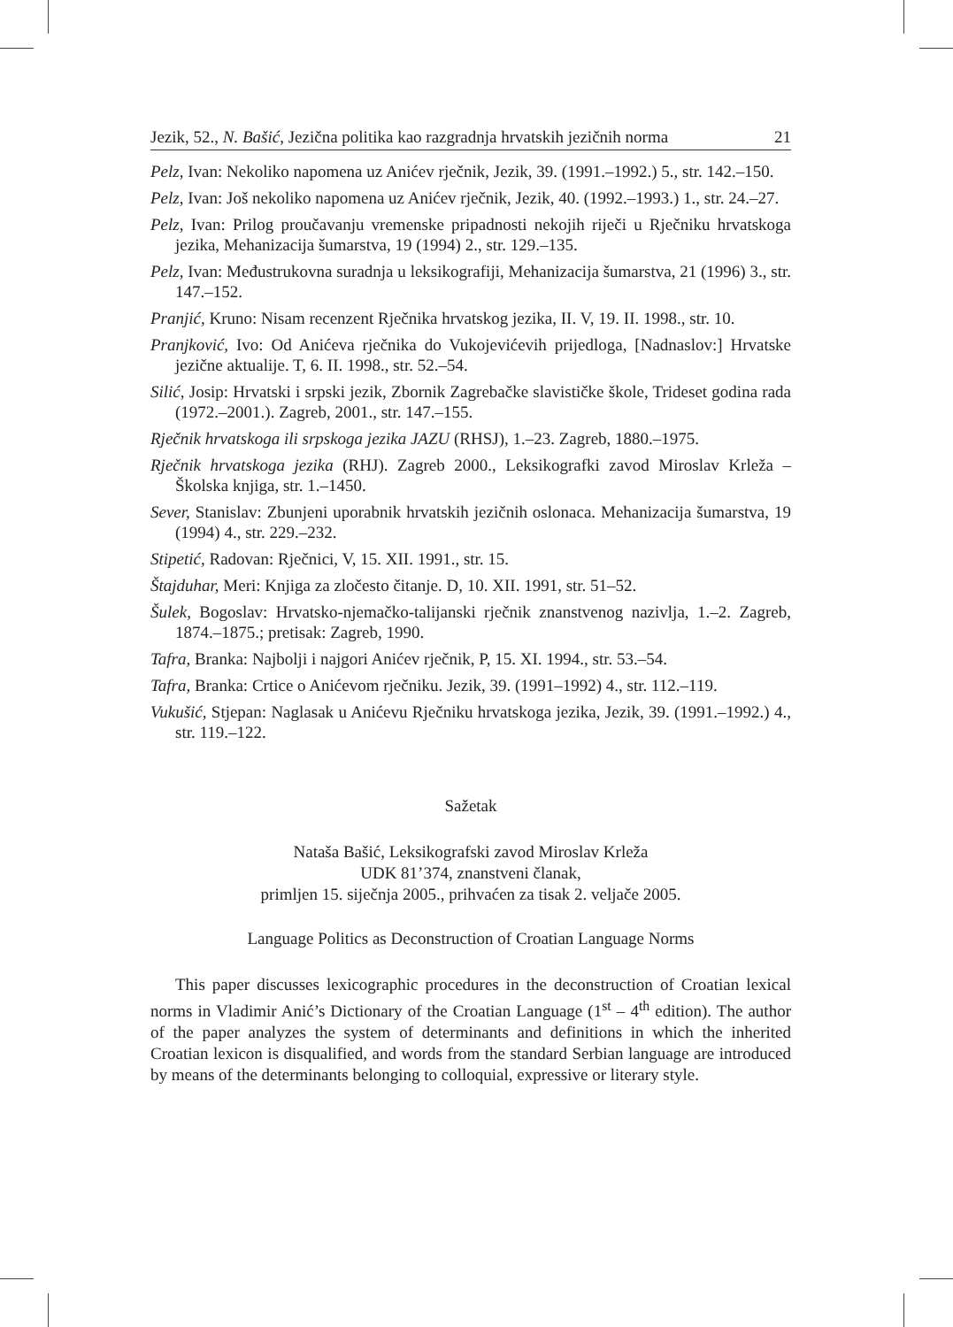Jezik, 52., N. Bašić, Jezična politika kao razgradnja hrvatskih jezičnih norma 21
Pelz, Ivan: Nekoliko napomena uz Anićev rječnik, Jezik, 39. (1991.–1992.) 5., str. 142.–150.
Pelz, Ivan: Još nekoliko napomena uz Anićev rječnik, Jezik, 40. (1992.–1993.) 1., str. 24.–27.
Pelz, Ivan: Prilog proučavanju vremenske pripadnosti nekojih riječi u Rječniku hrvatskoga jezika, Mehanizacija šumarstva, 19 (1994) 2., str. 129.–135.
Pelz, Ivan: Međustrukovna suradnja u leksikografiji, Mehanizacija šumarstva, 21 (1996) 3., str. 147.–152.
Pranjić, Kruno: Nisam recenzent Rječnika hrvatskog jezika, II. V, 19. II. 1998., str. 10.
Pranjković, Ivo: Od Anićeva rječnika do Vukojevićevih prijedloga, [Nadnaslov:] Hrvatske jezične aktualije. T, 6. II. 1998., str. 52.–54.
Silić, Josip: Hrvatski i srpski jezik, Zbornik Zagrebačke slavističke škole, Trideset godina rada (1972.–2001.). Zagreb, 2001., str. 147.–155.
Rječnik hrvatskoga ili srpskoga jezika JAZU (RHSJ), 1.–23. Zagreb, 1880.–1975.
Rječnik hrvatskoga jezika (RHJ). Zagreb 2000., Leksikografki zavod Miroslav Krleža – Školska knjiga, str. 1.–1450.
Sever, Stanislav: Zbunjeni uporabnik hrvatskih jezičnih oslonaca. Mehanizacija šumarstva, 19 (1994) 4., str. 229.–232.
Stipetić, Radovan: Rječnici, V, 15. XII. 1991., str. 15.
Štajduhar, Meri: Knjiga za zločesto čitanje. D, 10. XII. 1991, str. 51–52.
Šulek, Bogoslav: Hrvatsko-njemačko-talijanski rječnik znanstvenog nazivlja, 1.–2. Zagreb, 1874.–1875.; pretisak: Zagreb, 1990.
Tafra, Branka: Najbolji i najgori Anićev rječnik, P, 15. XI. 1994., str. 53.–54.
Tafra, Branka: Crtice o Anićevom rječniku. Jezik, 39. (1991–1992) 4., str. 112.–119.
Vukušić, Stjepan: Naglasak u Anićevu Rječniku hrvatskoga jezika, Jezik, 39. (1991.–1992.) 4., str. 119.–122.
Sažetak
Nataša Bašić, Leksikografski zavod Miroslav Krleža
UDK 81’374, znanstveni članak,
primljen 15. siječnja 2005., prihvaćen za tisak 2. veljače 2005.
Language Politics as Deconstruction of Croatian Language Norms
This paper discusses lexicographic procedures in the deconstruction of Croatian lexical norms in Vladimir Anić’s Dictionary of the Croatian Language (1<sup>st</sup> – 4<sup>th</sup> edition). The author of the paper analyzes the system of determinants and definitions in which the inherited Croatian lexicon is disqualified, and words from the standard Serbian language are introduced by means of the determinants belonging to colloquial, expressive or literary style.